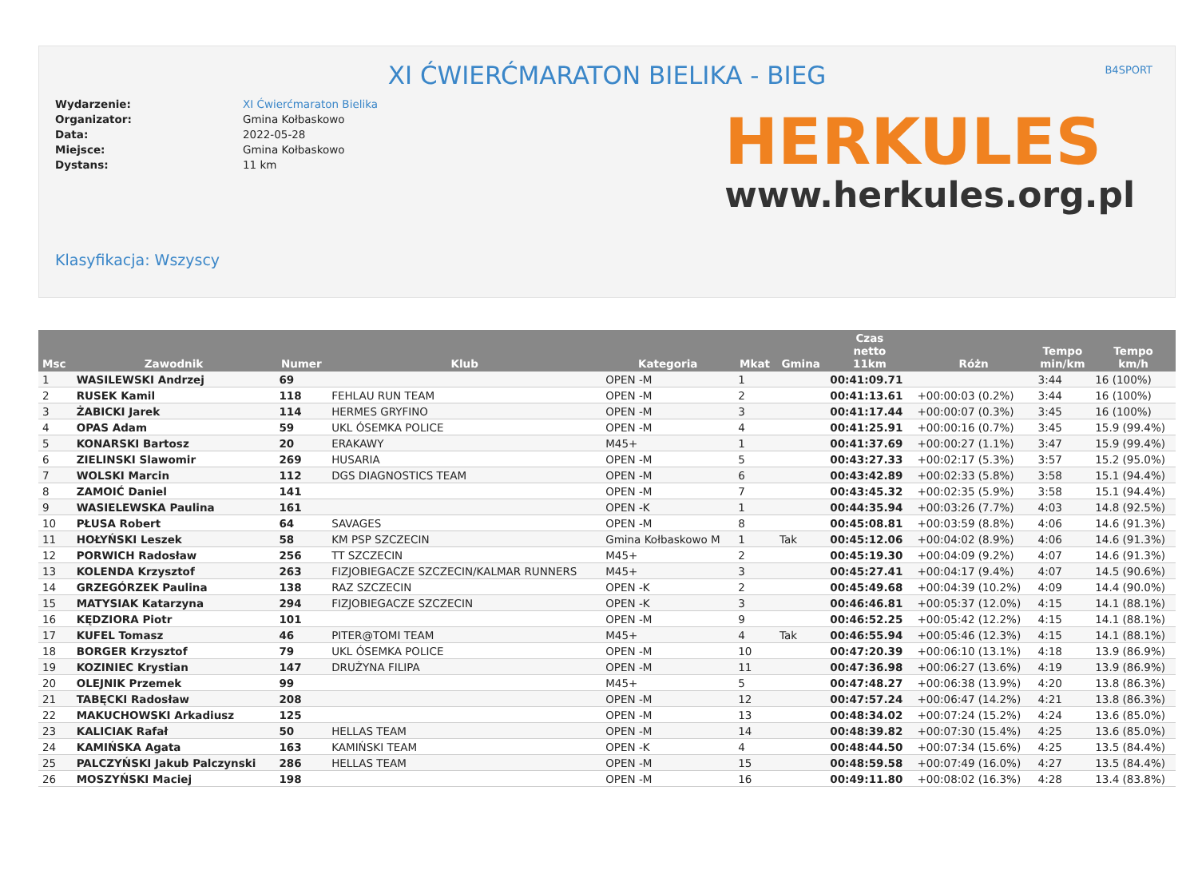XI ĆWIERĆMARATON BIELIKA - BIEG
B4SPORT
Wydarzenie: XI Ćwierćmaraton Bielika Organizator: Gmina Kołbaskowo Data: 2022-05-28 Miejsce: Gmina Kołbaskowo Dystans: 11 km
HERKULES
www.herkules.org.pl
Klasyfikacja: Wszyscy
| Msc | Zawodnik | Numer | Klub | Kategoria | Mkat | Gmina | Czas netto 11km | Różn | Tempo min/km | Tempo km/h |
| --- | --- | --- | --- | --- | --- | --- | --- | --- | --- | --- |
| 1 | WASILEWSKI Andrzej | 69 | | OPEN -M | 1 | | 00:41:09.71 | | 3:44 | 16 (100%) |
| 2 | RUSEK Kamil | 118 | FEHLAU RUN TEAM | OPEN -M | 2 | | 00:41:13.61 | +00:00:03 (0.2%) | 3:44 | 16 (100%) |
| 3 | ŻABICKI Jarek | 114 | HERMES GRYFINO | OPEN -M | 3 | | 00:41:17.44 | +00:00:07 (0.3%) | 3:45 | 16 (100%) |
| 4 | OPAS Adam | 59 | UKL ÓSEMKA POLICE | OPEN -M | 4 | | 00:41:25.91 | +00:00:16 (0.7%) | 3:45 | 15.9 (99.4%) |
| 5 | KONARSKI Bartosz | 20 | ERAKAWY | M45+ | 1 | | 00:41:37.69 | +00:00:27 (1.1%) | 3:47 | 15.9 (99.4%) |
| 6 | ZIELINSKI Slawomir | 269 | HUSARIA | OPEN -M | 5 | | 00:43:27.33 | +00:02:17 (5.3%) | 3:57 | 15.2 (95.0%) |
| 7 | WOLSKI Marcin | 112 | DGS DIAGNOSTICS TEAM | OPEN -M | 6 | | 00:43:42.89 | +00:02:33 (5.8%) | 3:58 | 15.1 (94.4%) |
| 8 | ZAMOIĆ Daniel | 141 | | OPEN -M | 7 | | 00:43:45.32 | +00:02:35 (5.9%) | 3:58 | 15.1 (94.4%) |
| 9 | WASIELEWSKA Paulina | 161 | | OPEN -K | 1 | | 00:44:35.94 | +00:03:26 (7.7%) | 4:03 | 14.8 (92.5%) |
| 10 | PŁUSA Robert | 64 | SAVAGES | OPEN -M | 8 | | 00:45:08.81 | +00:03:59 (8.8%) | 4:06 | 14.6 (91.3%) |
| 11 | HOŁYŃSKI Leszek | 58 | KM PSP SZCZECIN | Gmina Kołbaskowo M | 1 | Tak | 00:45:12.06 | +00:04:02 (8.9%) | 4:06 | 14.6 (91.3%) |
| 12 | PORWICH Radosław | 256 | TT SZCZECIN | M45+ | 2 | | 00:45:19.30 | +00:04:09 (9.2%) | 4:07 | 14.6 (91.3%) |
| 13 | KOLENDA Krzysztof | 263 | FIZJOBIEGACZE SZCZECIN/KALMAR RUNNERS | M45+ | 3 | | 00:45:27.41 | +00:04:17 (9.4%) | 4:07 | 14.5 (90.6%) |
| 14 | GRZEGÓRZEK Paulina | 138 | RAZ SZCZECIN | OPEN -K | 2 | | 00:45:49.68 | +00:04:39 (10.2%) | 4:09 | 14.4 (90.0%) |
| 15 | MATYSIAK Katarzyna | 294 | FIZJOBIEGACZE SZCZECIN | OPEN -K | 3 | | 00:46:46.81 | +00:05:37 (12.0%) | 4:15 | 14.1 (88.1%) |
| 16 | KĘDZIORA Piotr | 101 | | OPEN -M | 9 | | 00:46:52.25 | +00:05:42 (12.2%) | 4:15 | 14.1 (88.1%) |
| 17 | KUFEL Tomasz | 46 | PITER@TOMI TEAM | M45+ | 4 | Tak | 00:46:55.94 | +00:05:46 (12.3%) | 4:15 | 14.1 (88.1%) |
| 18 | BORGER Krzysztof | 79 | UKL ÓSEMKA POLICE | OPEN -M | 10 | | 00:47:20.39 | +00:06:10 (13.1%) | 4:18 | 13.9 (86.9%) |
| 19 | KOZINIEC Krystian | 147 | DRUŻYNA FILIPA | OPEN -M | 11 | | 00:47:36.98 | +00:06:27 (13.6%) | 4:19 | 13.9 (86.9%) |
| 20 | OLEJNIK Przemek | 99 | | M45+ | 5 | | 00:47:48.27 | +00:06:38 (13.9%) | 4:20 | 13.8 (86.3%) |
| 21 | TABĘCKI Radosław | 208 | | OPEN -M | 12 | | 00:47:57.24 | +00:06:47 (14.2%) | 4:21 | 13.8 (86.3%) |
| 22 | MAKUCHOWSKI Arkadiusz | 125 | | OPEN -M | 13 | | 00:48:34.02 | +00:07:24 (15.2%) | 4:24 | 13.6 (85.0%) |
| 23 | KALICIAK Rafał | 50 | HELLAS TEAM | OPEN -M | 14 | | 00:48:39.82 | +00:07:30 (15.4%) | 4:25 | 13.6 (85.0%) |
| 24 | KAMIŃSKA Agata | 163 | KAMIŃSKI TEAM | OPEN -K | 4 | | 00:48:44.50 | +00:07:34 (15.6%) | 4:25 | 13.5 (84.4%) |
| 25 | PALCZYŃSKI Jakub Palczynski | 286 | HELLAS TEAM | OPEN -M | 15 | | 00:48:59.58 | +00:07:49 (16.0%) | 4:27 | 13.5 (84.4%) |
| 26 | MOSZYŃSKI Maciej | 198 | | OPEN -M | 16 | | 00:49:11.80 | +00:08:02 (16.3%) | 4:28 | 13.4 (83.8%) |